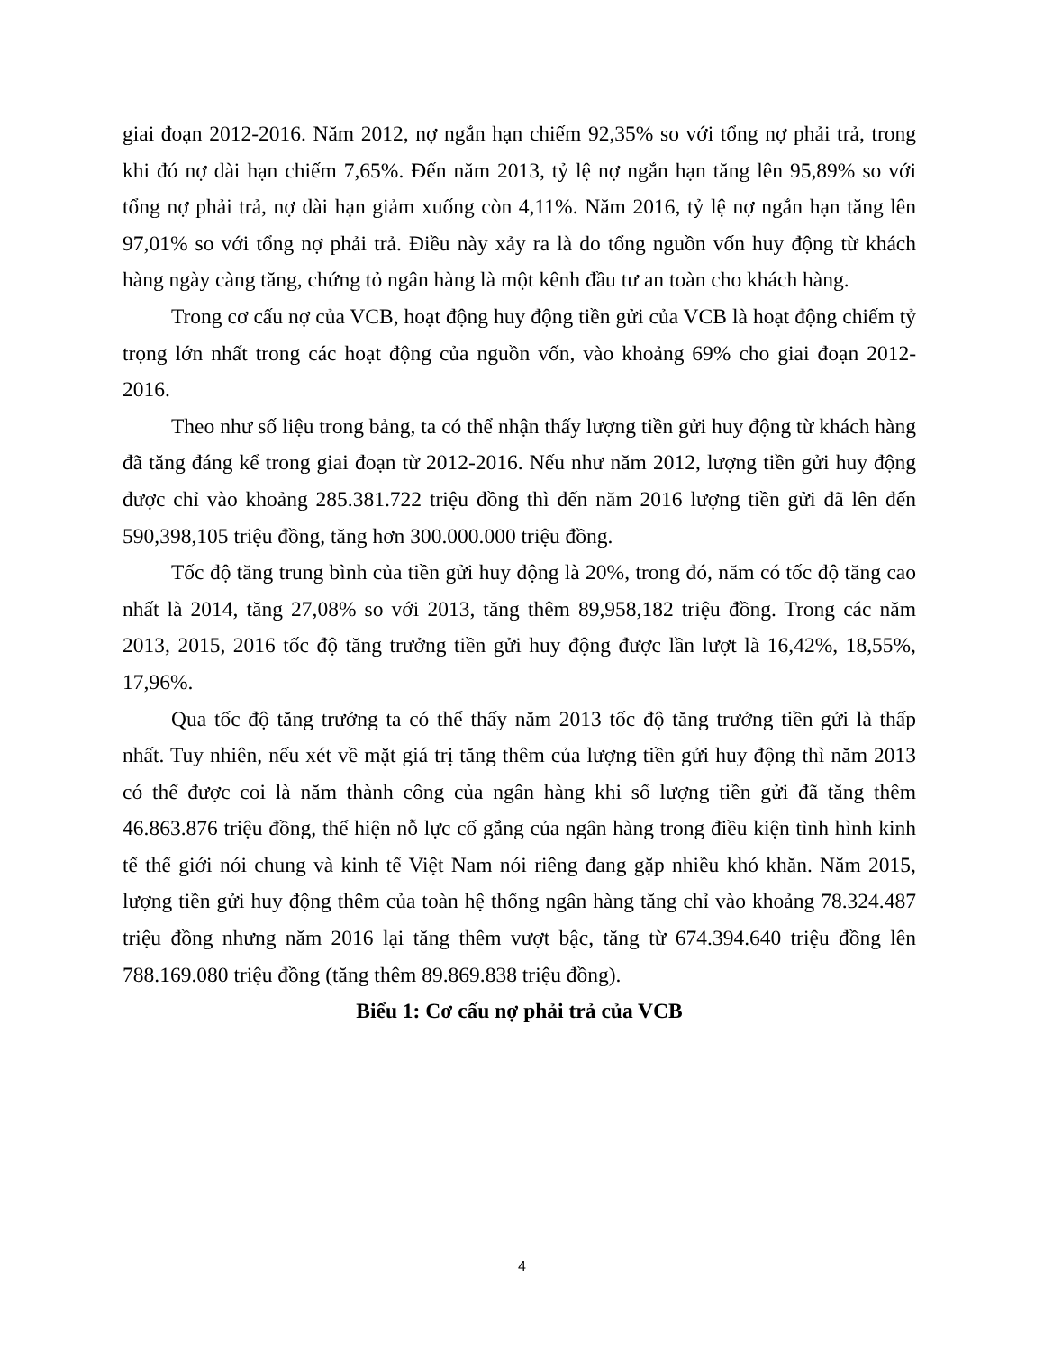giai đoạn 2012-2016. Năm 2012, nợ ngắn hạn chiếm 92,35% so với tổng nợ phải trả, trong khi đó nợ dài hạn chiếm 7,65%. Đến năm 2013, tỷ lệ nợ ngắn hạn tăng lên 95,89% so với tổng nợ phải trả, nợ dài hạn giảm xuống còn 4,11%. Năm 2016, tỷ lệ nợ ngắn hạn tăng lên 97,01% so với tổng nợ phải trả. Điều này xảy ra là do tổng nguồn vốn huy động từ khách hàng ngày càng tăng, chứng tỏ ngân hàng là một kênh đầu tư an toàn cho khách hàng.
Trong cơ cấu nợ của VCB, hoạt động huy động tiền gửi của VCB là hoạt động chiếm tỷ trọng lớn nhất trong các hoạt động của nguồn vốn, vào khoảng 69% cho giai đoạn 2012-2016.
Theo như số liệu trong bảng, ta có thể nhận thấy lượng tiền gửi huy động từ khách hàng đã tăng đáng kể trong giai đoạn từ 2012-2016. Nếu như năm 2012, lượng tiền gửi huy động được chỉ vào khoảng 285.381.722 triệu đồng thì đến năm 2016 lượng tiền gửi đã lên đến 590,398,105 triệu đồng, tăng hơn 300.000.000 triệu đồng.
Tốc độ tăng trung bình của tiền gửi huy động là 20%, trong đó, năm có tốc độ tăng cao nhất là 2014, tăng 27,08% so với 2013, tăng thêm 89,958,182 triệu đồng. Trong các năm 2013, 2015, 2016 tốc độ tăng trưởng tiền gửi huy động được lần lượt là 16,42%, 18,55%, 17,96%.
Qua tốc độ tăng trưởng ta có thể thấy năm 2013 tốc độ tăng trưởng tiền gửi là thấp nhất. Tuy nhiên, nếu xét về mặt giá trị tăng thêm của lượng tiền gửi huy động thì năm 2013 có thể được coi là năm thành công của ngân hàng khi số lượng tiền gửi đã tăng thêm 46.863.876 triệu đồng, thể hiện nỗ lực cố gắng của ngân hàng trong điều kiện tình hình kinh tế thế giới nói chung và kinh tế Việt Nam nói riêng đang gặp nhiều khó khăn. Năm 2015, lượng tiền gửi huy động thêm của toàn hệ thống ngân hàng tăng chỉ vào khoảng 78.324.487 triệu đồng nhưng năm 2016 lại tăng thêm vượt bậc, tăng từ 674.394.640 triệu đồng lên 788.169.080 triệu đồng (tăng thêm 89.869.838 triệu đồng).
Biểu 1: Cơ cấu nợ phải trả của VCB
4